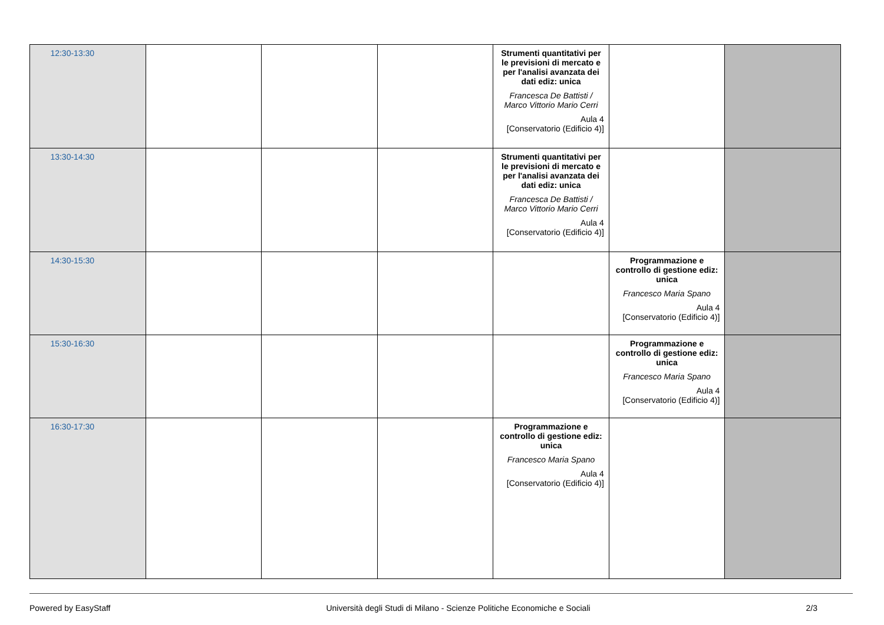| 12:30-13:30 | | | | Strumenti quantitativi per le previsioni di mercato e per l'analisi avanzata dei dati ediz: unica Francesca De Battisti / Marco Vittorio Mario Cerri Aula 4 [Conservatorio (Edificio 4)] | | |
| 13:30-14:30 | | | | Strumenti quantitativi per le previsioni di mercato e per l'analisi avanzata dei dati ediz: unica Francesca De Battisti / Marco Vittorio Mario Cerri Aula 4 [Conservatorio (Edificio 4)] | | |
| 14:30-15:30 | | | | | Programmazione e controllo di gestione ediz: unica Francesco Maria Spano Aula 4 [Conservatorio (Edificio 4)] | |
| 15:30-16:30 | | | | | Programmazione e controllo di gestione ediz: unica Francesco Maria Spano Aula 4 [Conservatorio (Edificio 4)] | |
| 16:30-17:30 | | | | Programmazione e controllo di gestione ediz: unica Francesco Maria Spano Aula 4 [Conservatorio (Edificio 4)] | | |
Powered by EasyStaff Università degli Studi di Milano - Scienze Politiche Economiche e Sociali 2/3